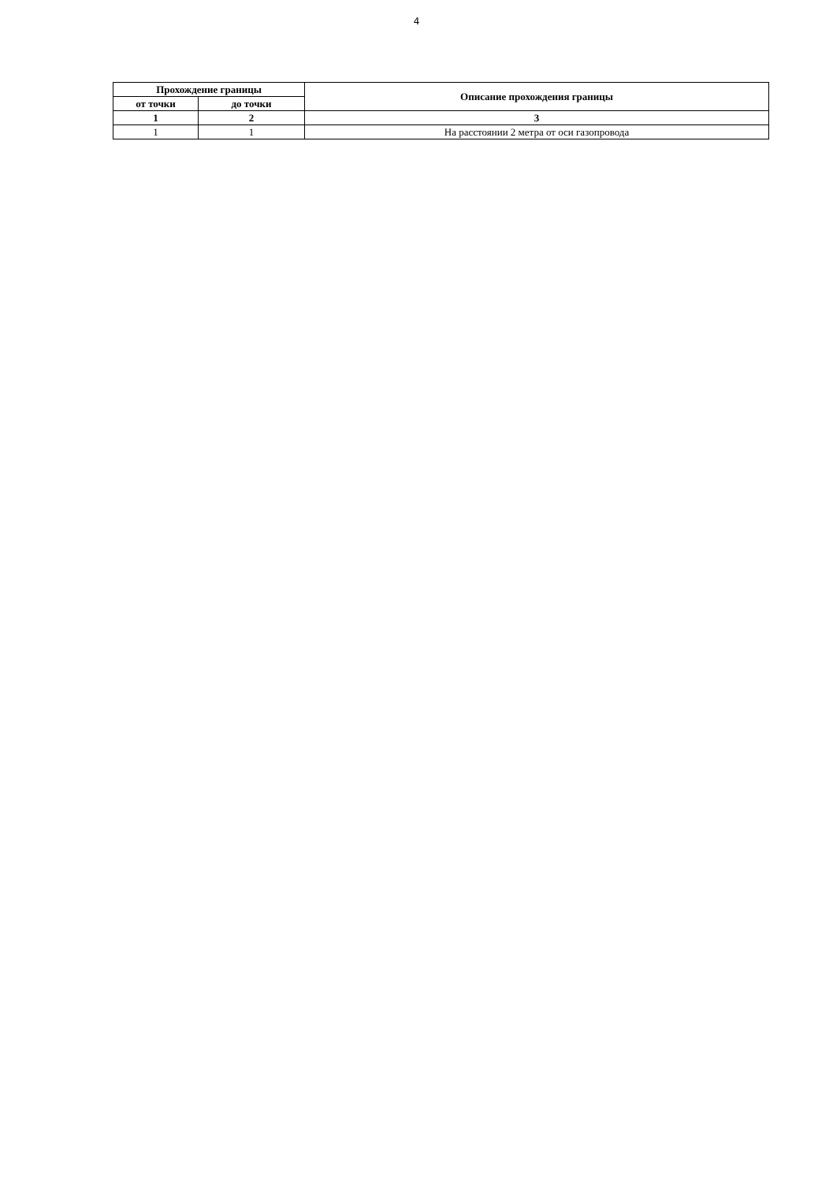4
| Прохождение границы | | Описание прохождения границы |
| --- | --- | --- |
| от точки | до точки | |
| 1 | 2 | 3 |
| 1 | 1 | На расстоянии 2 метра от оси газопровода |